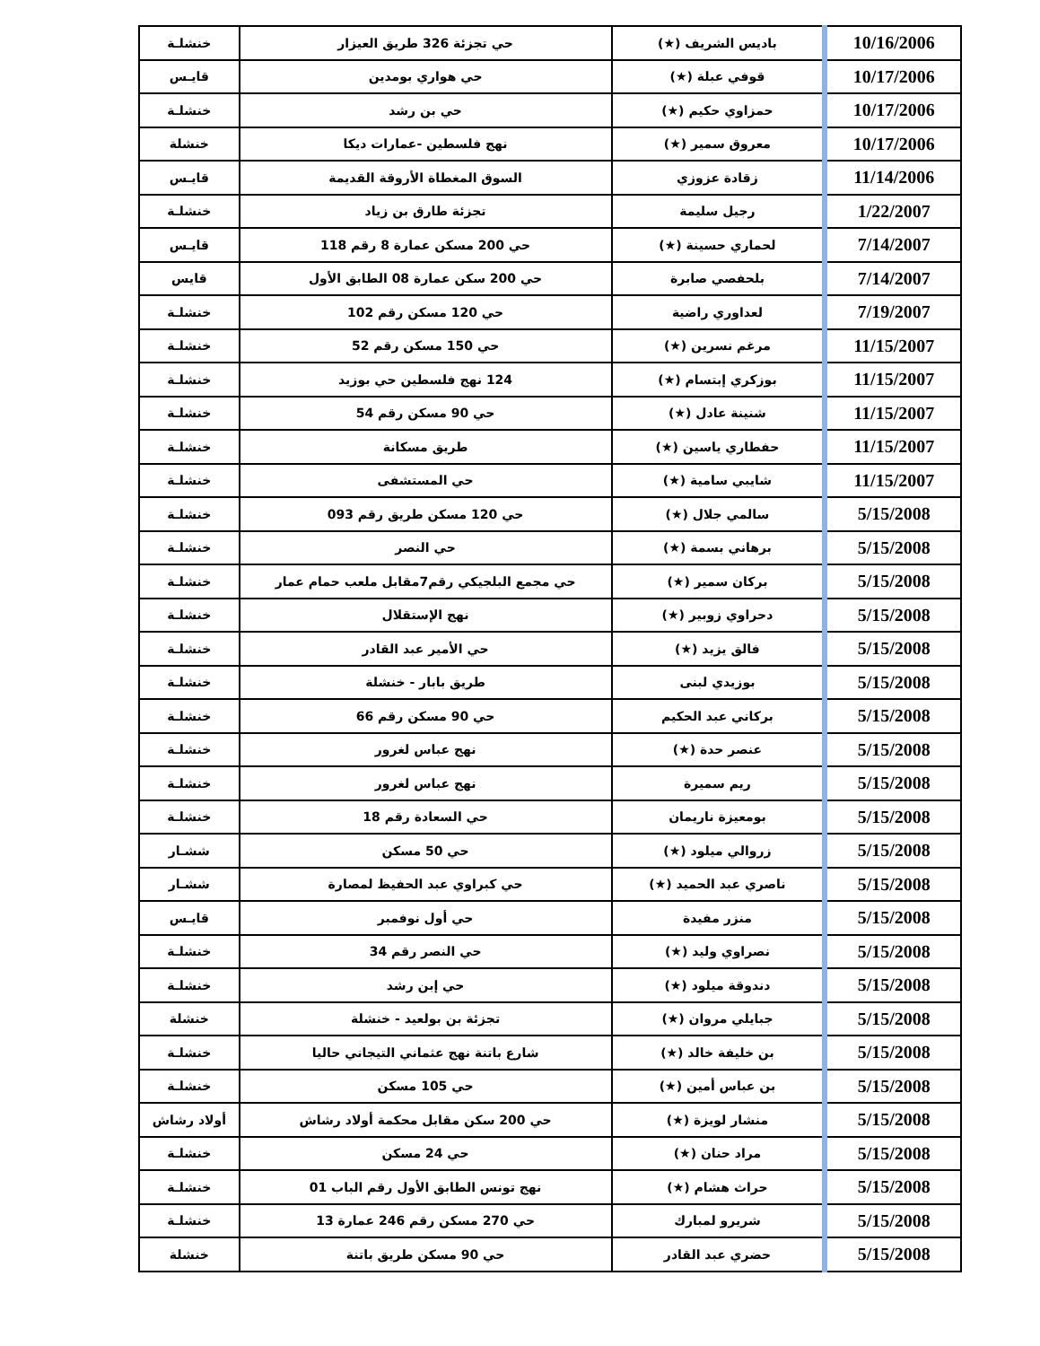| 10/16/2006 | باديس الشريف (★) | حي تجزئة 326 طريق العيزار | خنشلـة |
| 10/17/2006 | قوفي عبلة (★) | حي هواري بومدين | قايـس |
| 10/17/2006 | حمزاوي حكيم (★) | حي بن رشد | خنشلـة |
| 10/17/2006 | معروق سمير (★) | نهج فلسطين -عمارات ديكا | خنشلة |
| 11/14/2006 | زقادة عزوزي | السوق المغطاة الأروقة القديمة | قايـس |
| 1/22/2007 | رجيل سليمة | تجزئة طارق بن زياد | خنشلـة |
| 7/14/2007 | لحماري حسينة (★) | حي 200 مسكن عمارة 8 رقم 118 | قايـس |
| 7/14/2007 | بلحفصي صابرة | حي 200 سكن عمارة 08 الطابق الأول | قايس |
| 7/19/2007 | لعداوري راضية | حي 120 مسكن رقم 102 | خنشلـة |
| 11/15/2007 | مرغم نسرين (★) | حي 150 مسكن رقم 52 | خنشلـة |
| 11/15/2007 | بوزكري إبتسام (★) | 124 نهج فلسطين حي بوزيد | خنشلـة |
| 11/15/2007 | شنينة عادل (★) | حي 90 مسكن رقم 54 | خنشلـة |
| 11/15/2007 | حفطاري ياسين (★) | طريق مسكانة | خنشلـة |
| 11/15/2007 | شايبي سامية (★) | حي المستشفى | خنشلـة |
| 5/15/2008 | سالمي جلال (★) | حي 120 مسكن طريق رقم 093 | خنشلـة |
| 5/15/2008 | برهاني بسمة (★) | حي النصر | خنشلـة |
| 5/15/2008 | بركان سمير (★) | حي مجمع البلجيكي رقم7مقابل ملعب حمام عمار | خنشلـة |
| 5/15/2008 | دحراوي زوبير (★) | نهج الإستقلال | خنشلـة |
| 5/15/2008 | فالق يزيد (★) | حي الأمير عبد القادر | خنشلـة |
| 5/15/2008 | بوزيدي لبنى | طريق بابار - خنشلة | خنشلـة |
| 5/15/2008 | بركاني عبد الحكيم | حي 90 مسكن رقم 66 | خنشلـة |
| 5/15/2008 | عنصر حدة (★) | نهج عباس لغرور | خنشلـة |
| 5/15/2008 | ريم سميرة | نهج عباس لغرور | خنشلـة |
| 5/15/2008 | بومعيزة ناريمان | حي السعادة رقم 18 | خنشلـة |
| 5/15/2008 | زروالي ميلود (★) | حي 50 مسكن | ششـار |
| 5/15/2008 | ناصري عبد الحميد (★) | حي كبراوي عبد الحفيظ لمصارة | ششـار |
| 5/15/2008 | منزر مفيدة | حي أول نوفمبر | قايـس |
| 5/15/2008 | نصراوي وليد (★) | حي النصر رقم 34 | خنشلـة |
| 5/15/2008 | دندوقة ميلود (★) | حي إبن رشد | خنشلـة |
| 5/15/2008 | جبايلي مروان (★) | تجزئة بن بولعيد - خنشلة | خنشلة |
| 5/15/2008 | بن خليفة خالد (★) | شارع باتنة نهج عثماني التيجاني حاليا | خنشلـة |
| 5/15/2008 | بن عباس أمين (★) | حي 105 مسكن | خنشلـة |
| 5/15/2008 | منشار لويزة (★) | حي 200 سكن مقابل محكمة أولاد رشاش | أولاد رشاش |
| 5/15/2008 | مراد حنان (★) | حي 24 مسكن | خنشلـة |
| 5/15/2008 | حراث هشام (★) | نهج تونس الطابق الأول رقم الباب 01 | خنشلـة |
| 5/15/2008 | شريرو لمبارك | حي 270 مسكن رقم 246 عمارة 13 | خنشلـة |
| 5/15/2008 | حضري عبد القادر | حي 90 مسكن طريق باتنة | خنشلة |